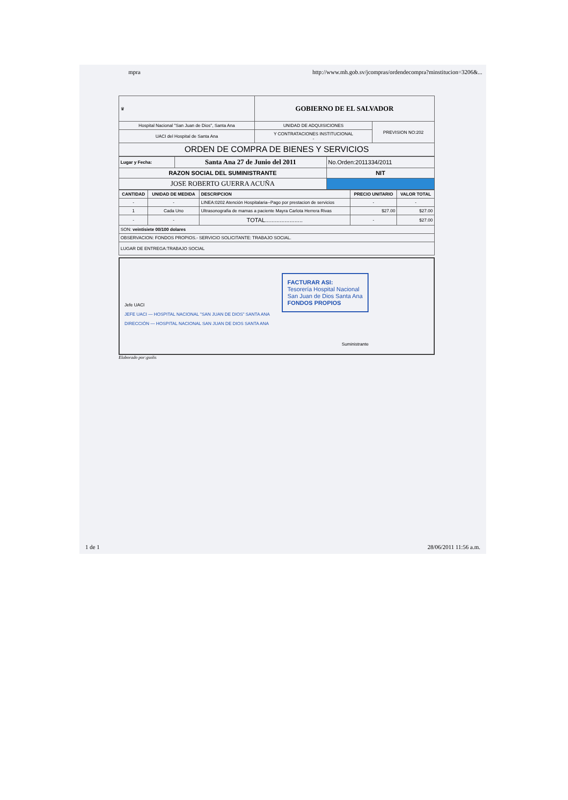mpra http://www.mh.gob.sv/jcompras/ordendecompra?minstitucion=3206&...
| ♛ | GOBIERNO DE EL SALVADOR | |
| Hospital Nacional "San Juan de Dios", Santa Ana | UNIDAD DE ADQUISICIONES | PREVISION NO:202 |
| UACI del Hospital de Santa Ana | Y CONTRATACIONES INSTITUCIONAL - | |
| ORDEN DE COMPRA DE BIENES Y SERVICIOS | | |
| Lugar y Fecha: | Santa Ana 27 de Junio del 2011 | No.Orden:2011334/2011 |
| RAZON SOCIAL DEL SUMINISTRANTE | | NIT |
| JOSE ROBERTO GUERRA ACUÑA | | |
| CANTIDAD | UNIDAD DE MEDIDA | DESCRIPCION | PRECIO UNITARIO | VALOR TOTAL |
| --- | --- | --- | --- | --- |
| - | - | LINEA:0202 Atención Hospitalaria--Pago por prestacion de servicios | - | - |
| 1 | Cada Uno | Ultrasonografia de mamas a paciente Mayra Carlota Herrera Rivas | $27.00 | $27.00 |
| - | - | TOTAL....................... | - | $27.00 |
| SON: veintisiete 00/100 dolares | | | | |
| OBSERVACION: FONDOS PROPIOS.- SERVICIO SOLICITANTE: TRABAJO SOCIAL. | | | | |
| LUGAR DE ENTREGA:TRABAJO SOCIAL | | | | |
Jefe UACI
JEFE UACI — HOSPITAL NACIONAL "SAN JUAN DE DIOS" SANTA ANA
DIRECCIÓN — HOSPITAL NACIONAL SAN JUAN DE DIOS SANTA ANA
FACTURAR ASI:
Tesorería Hospital Nacional
San Juan de Dios Santa Ana
FONDOS PROPIOS
Suministrante
Elaborado por:gsolis
1 de 1 28/06/2011 11:56 a.m.